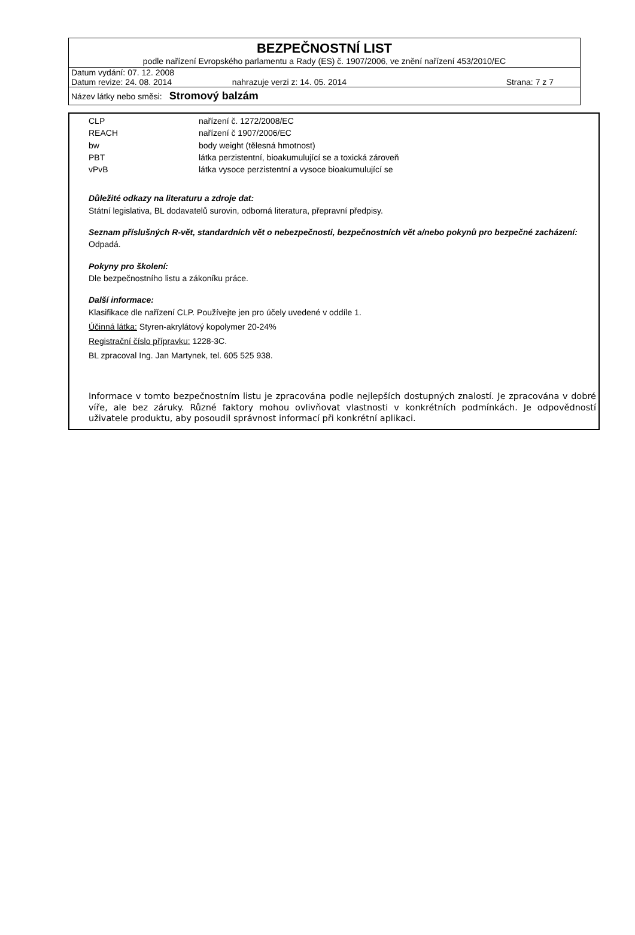BEZPEČNOSTNÍ LIST
podle nařízení Evropského parlamentu a Rady (ES) č. 1907/2006, ve znění nařízení 453/2010/EC
Datum vydání: 07. 12. 2008
Datum revize: 24. 08. 2014 nahrazuje verzi z: 14. 05. 2014 Strana: 7 z 7
Název látky nebo směsi: Stromový balzám
| CLP | nařízení č. 1272/2008/EC |
| REACH | nařízení č 1907/2006/EC |
| bw | body weight (tělesná hmotnost) |
| PBT | látka perzistentní, bioakumulující se a toxická zároveň |
| vPvB | látka vysoce perzistentní a vysoce bioakumulující se |
Důležité odkazy na literaturu a zdroje dat:
Státní legislativa, BL dodavatelů surovin, odborná literatura, přepravní předpisy.
Seznam příslušných R-vět, standardních vět o nebezpečnosti, bezpečnostních vět a/nebo pokynů pro bezpečné zacházení:
Odpadá.
Pokyny pro školení:
Dle bezpečnostního listu a zákoníku práce.
Další informace:
Klasifikace dle nařízení CLP. Používejte jen pro účely uvedené v oddíle 1.
Účinná látka: Styren-akrylátový kopolymer 20-24%
Registrační číslo přípravku: 1228-3C.
BL zpracoval Ing. Jan Martynek, tel. 605 525 938.
Informace v tomto bezpečnostním listu je zpracována podle nejlepších dostupných znalostí. Je zpracována v dobré víře, ale bez záruky. Různé faktory mohou ovlivňovat vlastnosti v konkrétních podmínkách. Je odpovědností uživatele produktu, aby posoudil správnost informací při konkrétní aplikaci.